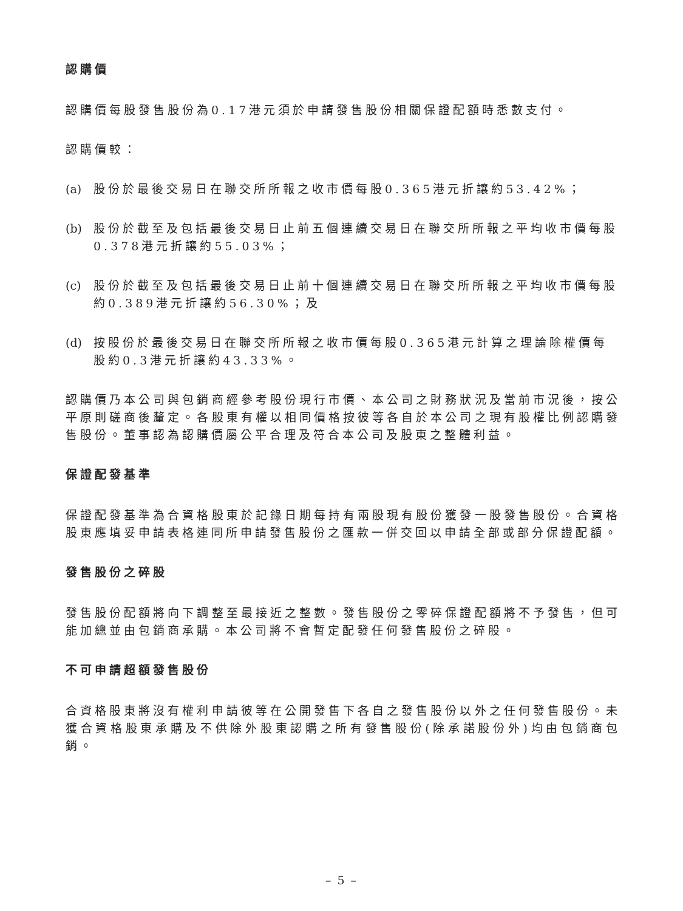認購價
認購價每股發售股份為0.17港元須於申請發售股份相關保證配額時悉數支付。
認購價較：
(a) 股份於最後交易日在聯交所所報之收市價每股0.365港元折讓約53.42%；
(b) 股份於截至及包括最後交易日止前五個連續交易日在聯交所所報之平均收市價每股0.378港元折讓約55.03%；
(c) 股份於截至及包括最後交易日止前十個連續交易日在聯交所所報之平均收市價每股約0.389港元折讓約56.30%；及
(d) 按股份於最後交易日在聯交所所報之收市價每股0.365港元計算之理論除權價每股約0.3港元折讓約43.33%。
認購價乃本公司與包銷商經參考股份現行市價、本公司之財務狀況及當前市況後，按公平原則磋商後釐定。各股東有權以相同價格按彼等各自於本公司之現有股權比例認購發售股份。董事認為認購價屬公平合理及符合本公司及股東之整體利益。
保證配發基準
保證配發基準為合資格股東於記錄日期每持有兩股現有股份獲發一股發售股份。合資格股東應填妥申請表格連同所申請發售股份之匯款一併交回以申請全部或部分保證配額。
發售股份之碎股
發售股份配額將向下調整至最接近之整數。發售股份之零碎保證配額將不予發售，但可能加總並由包銷商承購。本公司將不會暫定配發任何發售股份之碎股。
不可申請超額發售股份
合資格股東將沒有權利申請彼等在公開發售下各自之發售股份以外之任何發售股份。未獲合資格股東承購及不供除外股東認購之所有發售股份(除承諾股份外)均由包銷商包銷。
– 5 –